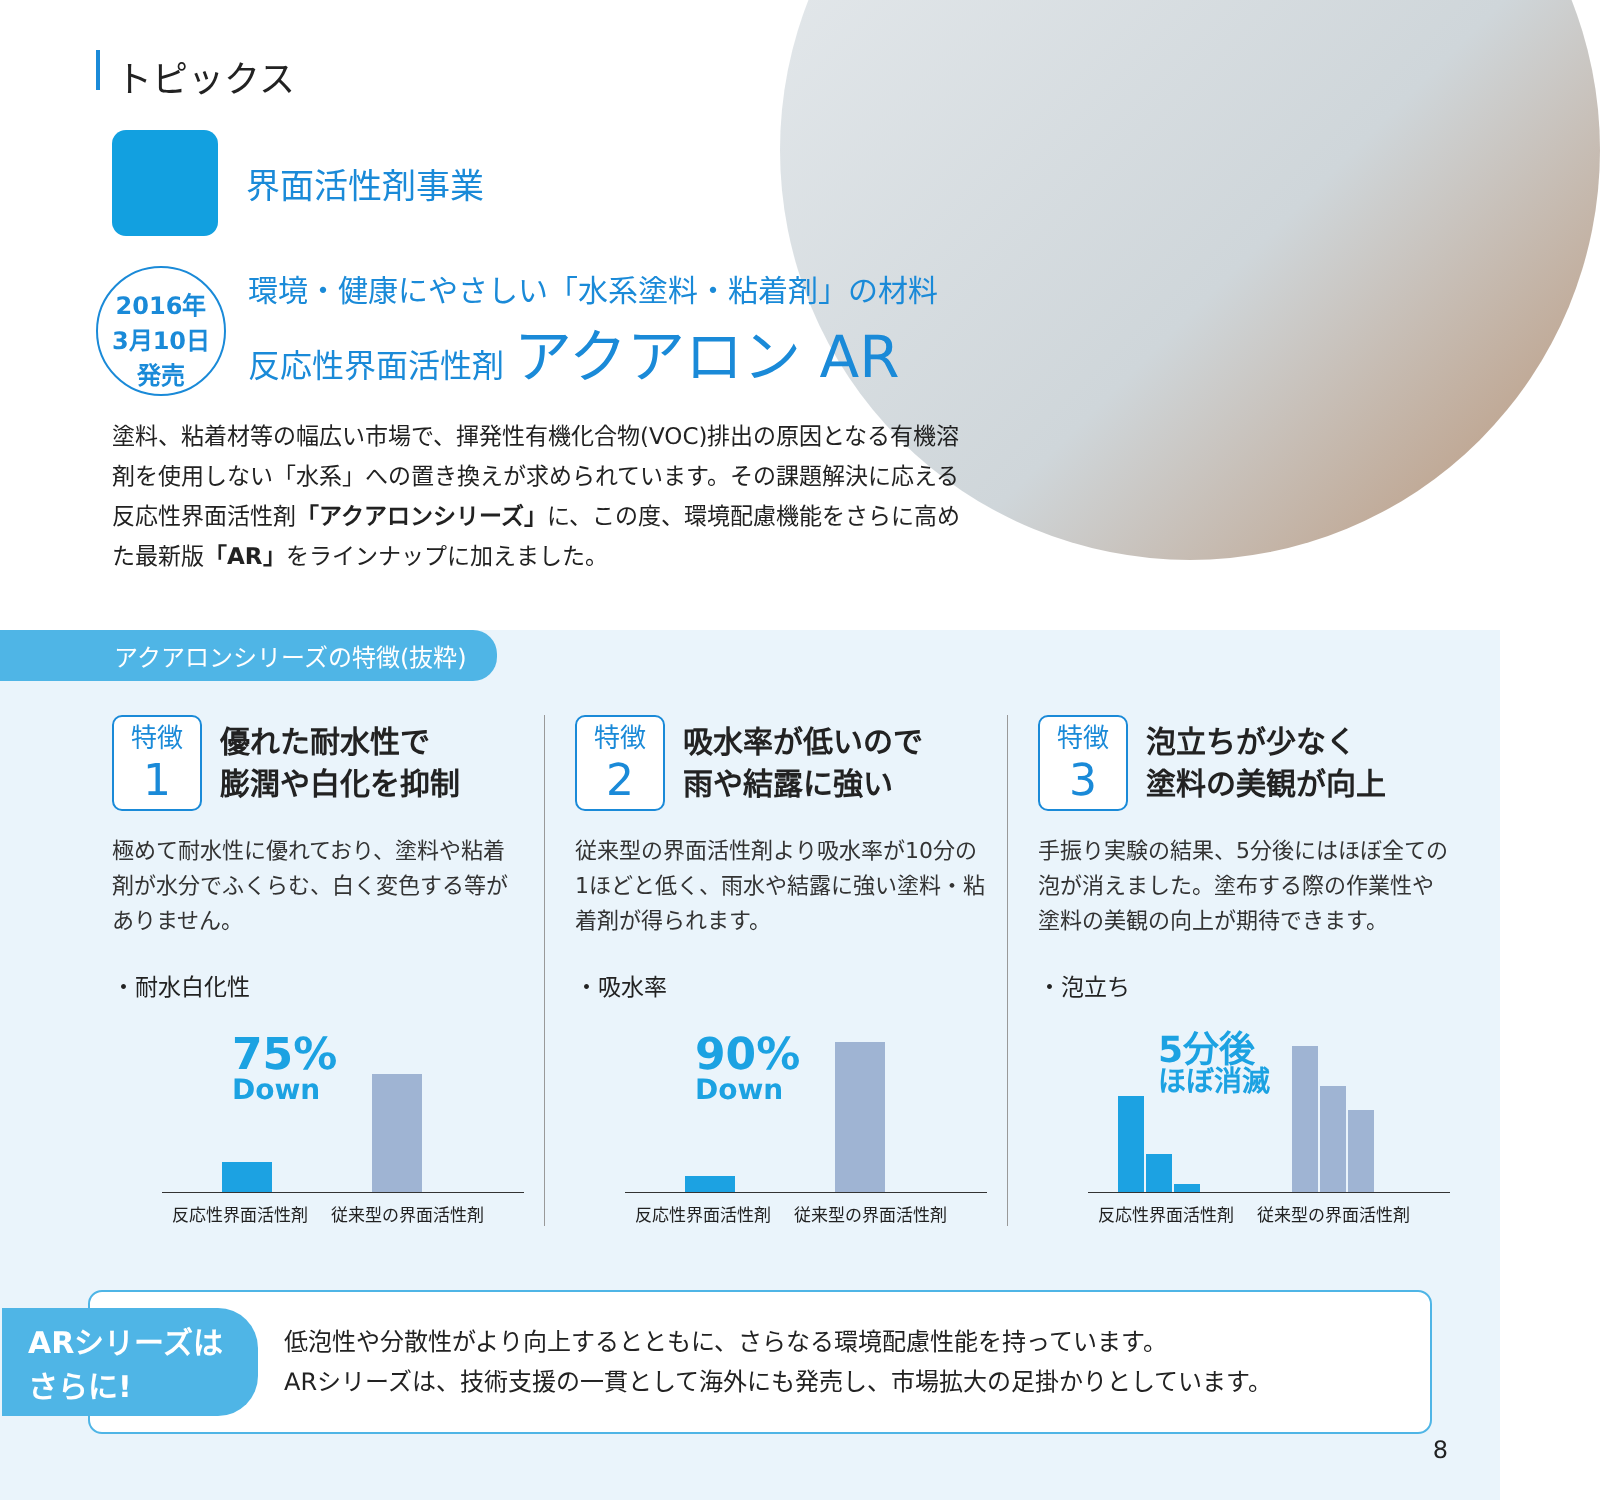トピックス
界面活性剤事業
2016年
3月10日
発売
環境・健康にやさしい「水系塗料・粘着剤」の材料
反応性界面活性剤 アクアロン AR
塗料、粘着材等の幅広い市場で、揮発性有機化合物(VOC)排出の原因となる有機溶剤を使用しない「水系」への置き換えが求められています。その課題解決に応える反応性界面活性剤「アクアロンシリーズ」に、この度、環境配慮機能をさらに高めた最新版「AR」をラインナップに加えました。
アクアロンシリーズの特徴(抜粋)
特徴
1
優れた耐水性で
膨潤や白化を抑制
極めて耐水性に優れており、塗料や粘着剤が水分でふくらむ、白く変色する等がありません。
・耐水白化性
75%
Down
反応性界面活性剤 従来型の界面活性剤
特徴
2
吸水率が低いので
雨や結露に強い
従来型の界面活性剤より吸水率が10分の1ほどと低く、雨水や結露に強い塗料・粘着剤が得られます。
・吸水率
90%
Down
反応性界面活性剤 従来型の界面活性剤
特徴
3
泡立ちが少なく
塗料の美観が向上
手振り実験の結果、5分後にはほぼ全ての泡が消えました。塗布する際の作業性や塗料の美観の向上が期待できます。
・泡立ち
5分後
ほぼ消滅
反応性界面活性剤 従来型の界面活性剤
ARシリーズは
さらに!
低泡性や分散性がより向上するとともに、さらなる環境配慮性能を持っています。
ARシリーズは、技術支援の一貫として海外にも発売し、市場拡大の足掛かりとしています。
8